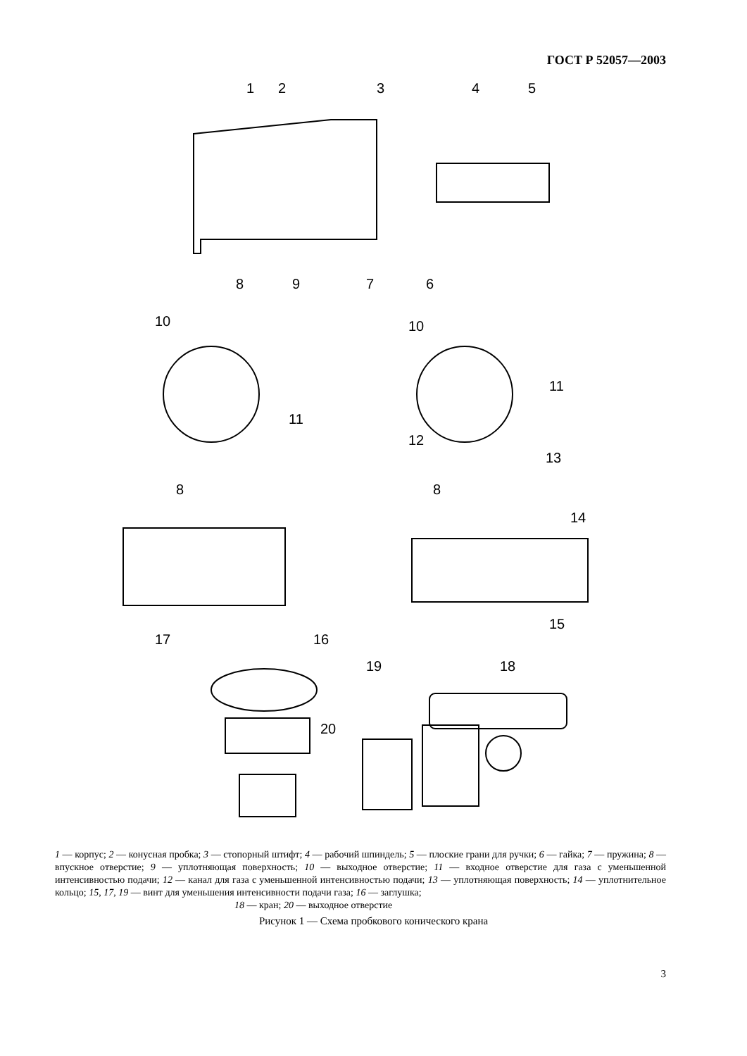ГОСТ Р 52057—2003
1
2
3
4
5
8
9
7
6
10
10
11
11
12
13
8
8
14
15
17
16
19
18
20
1 — корпус; 2 — конусная пробка; 3 — стопорный штифт; 4 — рабочий шпиндель; 5 — плоские грани для ручки; 6 — гайка; 7 — пружина; 8 — впускное отверстие; 9 — уплотняющая поверхность; 10 — выходное отверстие; 11 — входное отверстие для газа с уменьшенной интенсивностью подачи; 12 — канал для газа с уменьшенной интенсивностью подачи; 13 — уплотняющая поверхность; 14 — уплотнительное кольцо; 15, 17, 19 — винт для уменьшения интенсивности подачи газа; 16 — заглушка;
18 — кран; 20 — выходное отверстие
Рисунок 1 — Схема пробкового конического крана
3